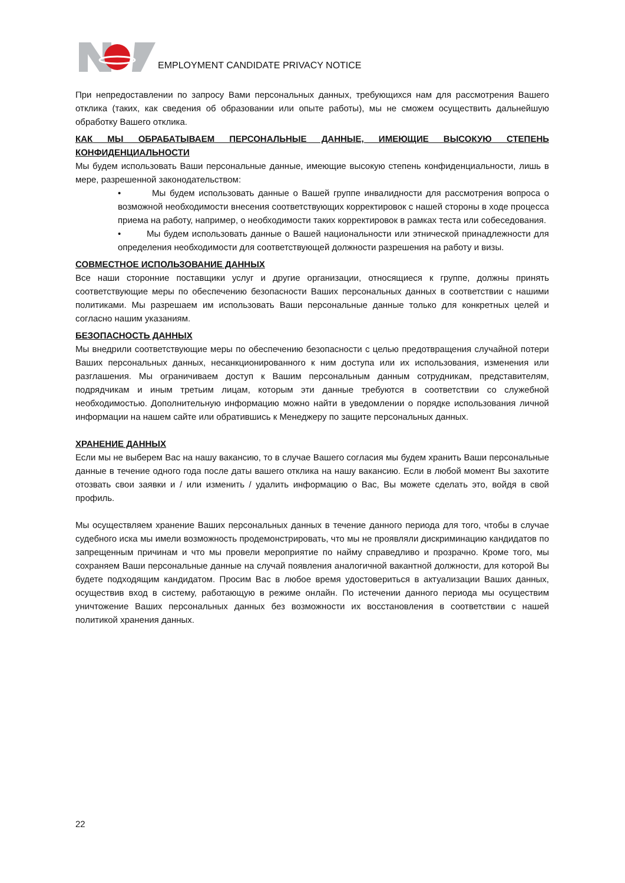EMPLOYMENT CANDIDATE PRIVACY NOTICE
При непредоставлении по запросу Вами персональных данных, требующихся нам для рассмотрения Вашего отклика (таких, как сведения об образовании или опыте работы), мы не сможем осуществить дальнейшую обработку Вашего отклика.
КАК МЫ ОБРАБАТЫВАЕМ ПЕРСОНАЛЬНЫЕ ДАННЫЕ, ИМЕЮЩИЕ ВЫСОКУЮ СТЕПЕНЬ КОНФИДЕНЦИАЛЬНОСТИ
Мы будем использовать Ваши персональные данные, имеющие высокую степень конфиденциальности, лишь в мере, разрешенной законодательством:
• Мы будем использовать данные о Вашей группе инвалидности для рассмотрения вопроса о возможной необходимости внесения соответствующих корректировок с нашей стороны в ходе процесса приема на работу, например, о необходимости таких корректировок в рамках теста или собеседования.
• Мы будем использовать данные о Вашей национальности или этнической принадлежности для определения необходимости для соответствующей должности разрешения на работу и визы.
СОВМЕСТНОЕ ИСПОЛЬЗОВАНИЕ ДАННЫХ
Все наши сторонние поставщики услуг и другие организации, относящиеся к группе, должны принять соответствующие меры по обеспечению безопасности Ваших персональных данных в соответствии с нашими политиками. Мы разрешаем им использовать Ваши персональные данные только для конкретных целей и согласно нашим указаниям.
БЕЗОПАСНОСТЬ ДАННЫХ
Мы внедрили соответствующие меры по обеспечению безопасности с целью предотвращения случайной потери Ваших персональных данных, несанкционированного к ним доступа или их использования, изменения или разглашения. Мы ограничиваем доступ к Вашим персональным данным сотрудникам, представителям, подрядчикам и иным третьим лицам, которым эти данные требуются в соответствии со служебной необходимостью. Дополнительную информацию можно найти в уведомлении о порядке использования личной информации на нашем сайте или обратившись к Менеджеру по защите персональных данных.
ХРАНЕНИЕ ДАННЫХ
Если мы не выберем Вас на нашу вакансию, то в случае Вашего согласия мы будем хранить Ваши персональные данные в течение одного года после даты вашего отклика на нашу вакансию. Если в любой момент Вы захотите отозвать свои заявки и / или изменить / удалить информацию о Вас, Вы можете сделать это, войдя в свой профиль.
Мы осуществляем хранение Ваших персональных данных в течение данного периода для того, чтобы в случае судебного иска мы имели возможность продемонстрировать, что мы не проявляли дискриминацию кандидатов по запрещенным причинам и что мы провели мероприятие по найму справедливо и прозрачно. Кроме того, мы сохраняем Ваши персональные данные на случай появления аналогичной вакантной должности, для которой Вы будете подходящим кандидатом. Просим Вас в любое время удостовериться в актуализации Ваших данных, осуществив вход в систему, работающую в режиме онлайн. По истечении данного периода мы осуществим уничтожение Ваших персональных данных без возможности их восстановления в соответствии с нашей политикой хранения данных.
22